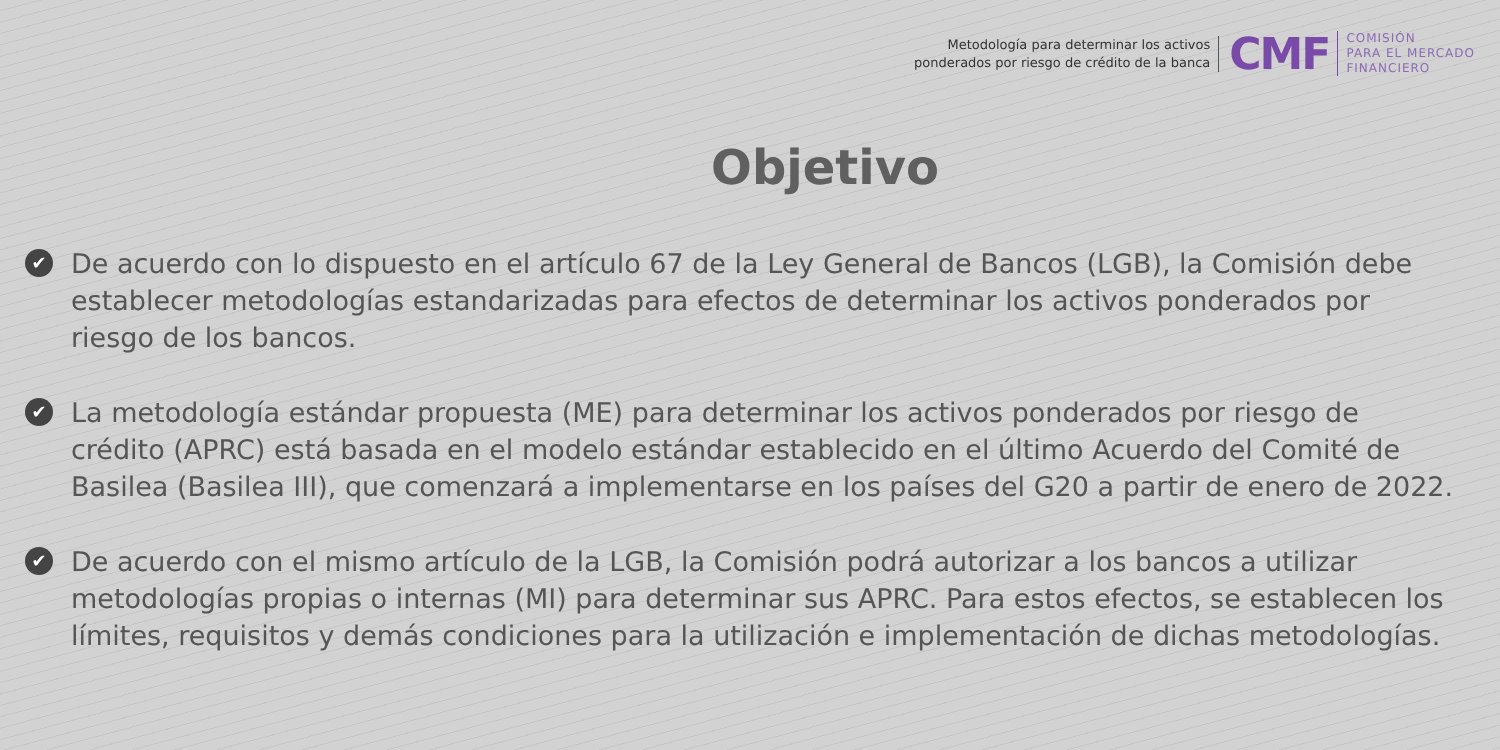Metodología para determinar los activos
ponderados por riesgo de crédito de la banca
CMF
COMISIÓN
PARA EL MERCADO
FINANCIERO
Objetivo
✔
De acuerdo con lo dispuesto en el artículo 67 de la Ley General de Bancos (LGB), la Comisión debe establecer metodologías estandarizadas para efectos de determinar los activos ponderados por riesgo de los bancos.
✔
La metodología estándar propuesta (ME) para determinar los activos ponderados por riesgo de crédito (APRC) está basada en el modelo estándar establecido en el último Acuerdo del Comité de Basilea (Basilea III), que comenzará a implementarse en los países del G20 a partir de enero de 2022.
✔
De acuerdo con el mismo artículo de la LGB, la Comisión podrá autorizar a los bancos a utilizar metodologías propias o internas (MI) para determinar sus APRC. Para estos efectos, se establecen los límites, requisitos y demás condiciones para la utilización e implementación de dichas metodologías.